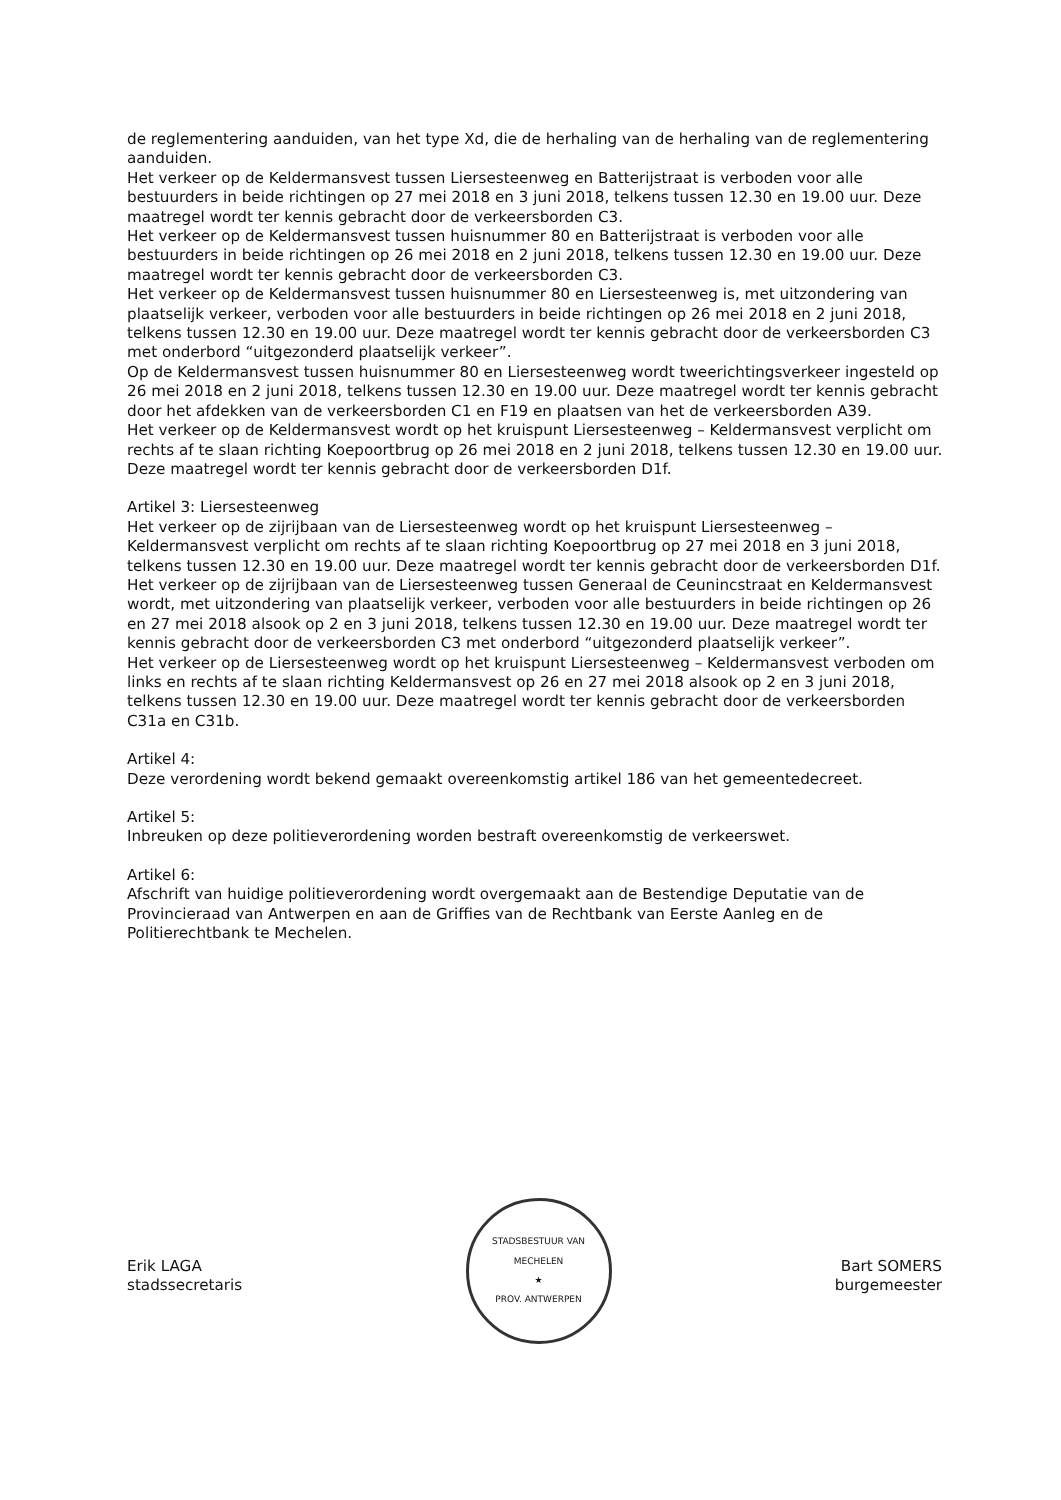de reglementering aanduiden, van het type Xd, die de herhaling van de herhaling van de reglementering aanduiden.
Het verkeer op de Keldermansvest tussen Liersesteenweg en Batterijstraat is verboden voor alle bestuurders in beide richtingen op 27 mei 2018 en 3 juni 2018, telkens tussen 12.30 en 19.00 uur. Deze maatregel wordt ter kennis gebracht door de verkeersborden C3.
Het verkeer op de Keldermansvest tussen huisnummer 80 en Batterijstraat is verboden voor alle bestuurders in beide richtingen op 26 mei 2018 en 2 juni 2018, telkens tussen 12.30 en 19.00 uur. Deze maatregel wordt ter kennis gebracht door de verkeersborden C3.
Het verkeer op de Keldermansvest tussen huisnummer 80 en Liersesteenweg is, met uitzondering van plaatselijk verkeer, verboden voor alle bestuurders in beide richtingen op 26 mei 2018 en 2 juni 2018, telkens tussen 12.30 en 19.00 uur. Deze maatregel wordt ter kennis gebracht door de verkeersborden C3 met onderbord “uitgezonderd plaatselijk verkeer”.
Op de Keldermansvest tussen huisnummer 80 en Liersesteenweg wordt tweerichtingsverkeer ingesteld op 26 mei 2018 en 2 juni 2018, telkens tussen 12.30 en 19.00 uur. Deze maatregel wordt ter kennis gebracht door het afdekken van de verkeersborden C1 en F19 en plaatsen van het de verkeersborden A39.
Het verkeer op de Keldermansvest wordt op het kruispunt Liersesteenweg – Keldermansvest verplicht om rechts af te slaan richting Koepoortbrug op 26 mei 2018 en 2 juni 2018, telkens tussen 12.30 en 19.00 uur. Deze maatregel wordt ter kennis gebracht door de verkeersborden D1f.
Artikel 3: Liersesteenweg
Het verkeer op de zijrijbaan van de Liersesteenweg wordt op het kruispunt Liersesteenweg – Keldermansvest verplicht om rechts af te slaan richting Koepoortbrug op 27 mei 2018 en 3 juni 2018, telkens tussen 12.30 en 19.00 uur. Deze maatregel wordt ter kennis gebracht door de verkeersborden D1f.
Het verkeer op de zijrijbaan van de Liersesteenweg tussen Generaal de Ceunincstraat en Keldermansvest wordt, met uitzondering van plaatselijk verkeer, verboden voor alle bestuurders in beide richtingen op 26 en 27 mei 2018 alsook op 2 en 3 juni 2018, telkens tussen 12.30 en 19.00 uur. Deze maatregel wordt ter kennis gebracht door de verkeersborden C3 met onderbord “uitgezonderd plaatselijk verkeer”.
Het verkeer op de Liersesteenweg wordt op het kruispunt Liersesteenweg – Keldermansvest verboden om links en rechts af te slaan richting Keldermansvest op 26 en 27 mei 2018 alsook op 2 en 3 juni 2018, telkens tussen 12.30 en 19.00 uur. Deze maatregel wordt ter kennis gebracht door de verkeersborden C31a en C31b.
Artikel 4:
Deze verordening wordt bekend gemaakt overeenkomstig artikel 186 van het gemeentedecreet.
Artikel 5:
Inbreuken op deze politieverordening worden bestraft overeenkomstig de verkeerswet.
Artikel 6:
Afschrift van huidige politieverordening wordt overgemaakt aan de Bestendige Deputatie van de Provincieraad van Antwerpen en aan de Griffies van de Rechtbank van Eerste Aanleg en de Politierechtbank te Mechelen.
Erik LAGA
stadssecretaris
STADSBESTUUR VAN MECHELEN
★
PROV. ANTWERPEN
Bart SOMERS
burgemeester